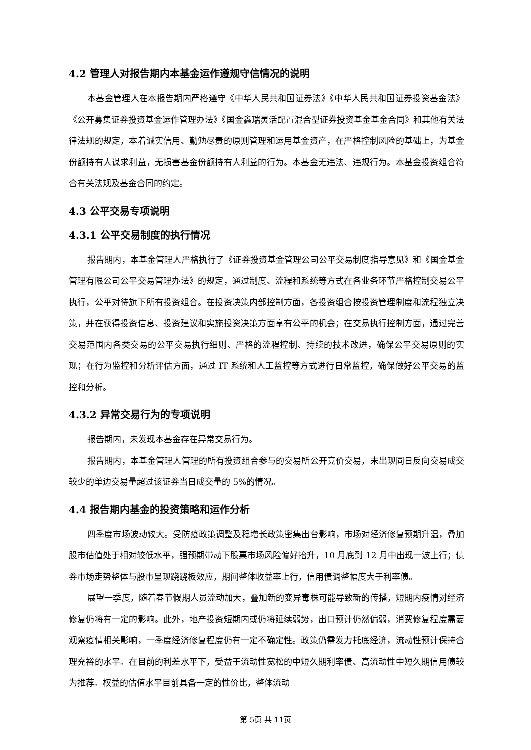4.2 管理人对报告期内本基金运作遵规守信情况的说明
本基金管理人在本报告期内严格遵守《中华人民共和国证券法》《中华人民共和国证券投资基金法》《公开募集证券投资基金运作管理办法》《国金鑫瑞灵活配置混合型证券投资基金基金合同》和其他有关法律法规的规定，本着诚实信用、勤勉尽责的原则管理和运用基金资产，在严格控制风险的基础上，为基金份额持有人谋求利益，无损害基金份额持有人利益的行为。本基金无违法、违规行为。本基金投资组合符合有关法规及基金合同的约定。
4.3 公平交易专项说明
4.3.1 公平交易制度的执行情况
报告期内，本基金管理人严格执行了《证券投资基金管理公司公平交易制度指导意见》和《国金基金管理有限公司公平交易管理办法》的规定，通过制度、流程和系统等方式在各业务环节严格控制交易公平执行，公平对待旗下所有投资组合。在投资决策内部控制方面，各投资组合按投资管理制度和流程独立决策，并在获得投资信息、投资建议和实施投资决策方面享有公平的机会；在交易执行控制方面，通过完善交易范围内各类交易的公平交易执行细则、严格的流程控制、持续的技术改进，确保公平交易原则的实现；在行为监控和分析评估方面，通过 IT 系统和人工监控等方式进行日常监控，确保做好公平交易的监控和分析。
4.3.2 异常交易行为的专项说明
报告期内，未发现本基金存在异常交易行为。
报告期内，本基金管理人管理的所有投资组合参与的交易所公开竞价交易，未出现同日反向交易成交较少的单边交易量超过该证券当日成交量的 5%的情况。
4.4 报告期内基金的投资策略和运作分析
四季度市场波动较大。受防疫政策调整及稳增长政策密集出台影响，市场对经济修复预期升温，叠加股市估值处于相对较低水平，强预期带动下股票市场风险偏好抬升，10 月底到 12 月中出现一波上行；债券市场走势整体与股市呈现跷跷板效应，期间整体收益率上行，信用债调整幅度大于利率债。
展望一季度，随着春节假期人员流动加大，叠加新的变异毒株可能导致新的传播，短期内疫情对经济修复仍将有一定的影响。此外，地产投资短期内或仍将延续弱势，出口预计仍然偏弱，消费修复程度需要观察疫情相关影响，一季度经济修复程度仍有一定不确定性。政策仍需发力托底经济，流动性预计保持合理充裕的水平。在目前的利差水平下，受益于流动性宽松的中短久期利率债、高流动性中短久期信用债较为推荐。权益的估值水平目前具备一定的性价比，整体流动
第 5页 共 11页